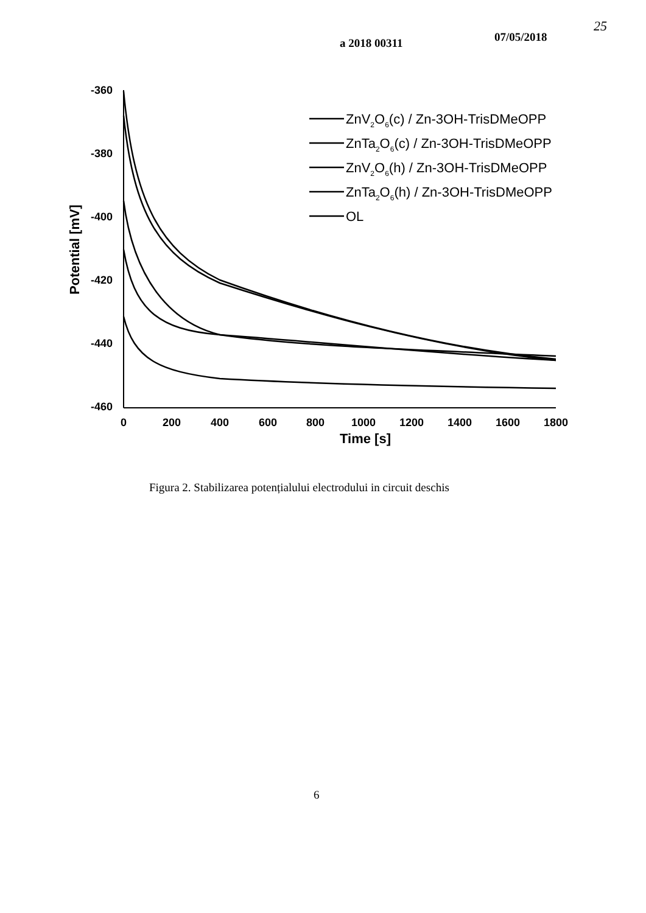a 2018 00311 07/05/2018
25
-360
-380
-400
-420
-440
-460
0
200
400
600
800
1000
1200
1400
1600
1800
Time [s]
Potential [mV]
ZnV2O6(c) / Zn-3OH-TrisDMeOPP
ZnTa2O6(c) / Zn-3OH-TrisDMeOPP
ZnV2O6(h) / Zn-3OH-TrisDMeOPP
ZnTa2O6(h) / Zn-3OH-TrisDMeOPP
OL
Figura 2. Stabilizarea potențialului electrodului in circuit deschis
6